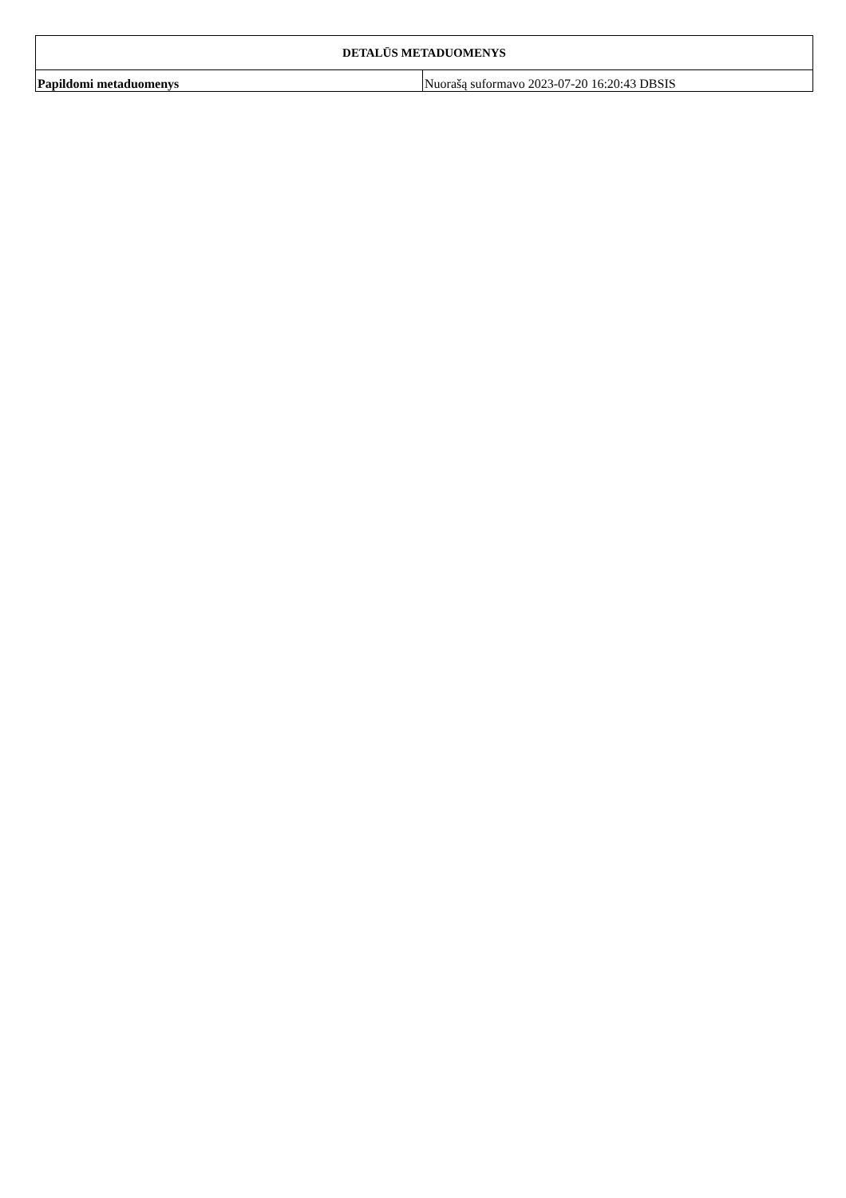| DETALŪS METADUOMENYS | |
| --- | --- |
| Papildomi metaduomenys | Nuorašą suformavo 2023-07-20 16:20:43 DBSIS |